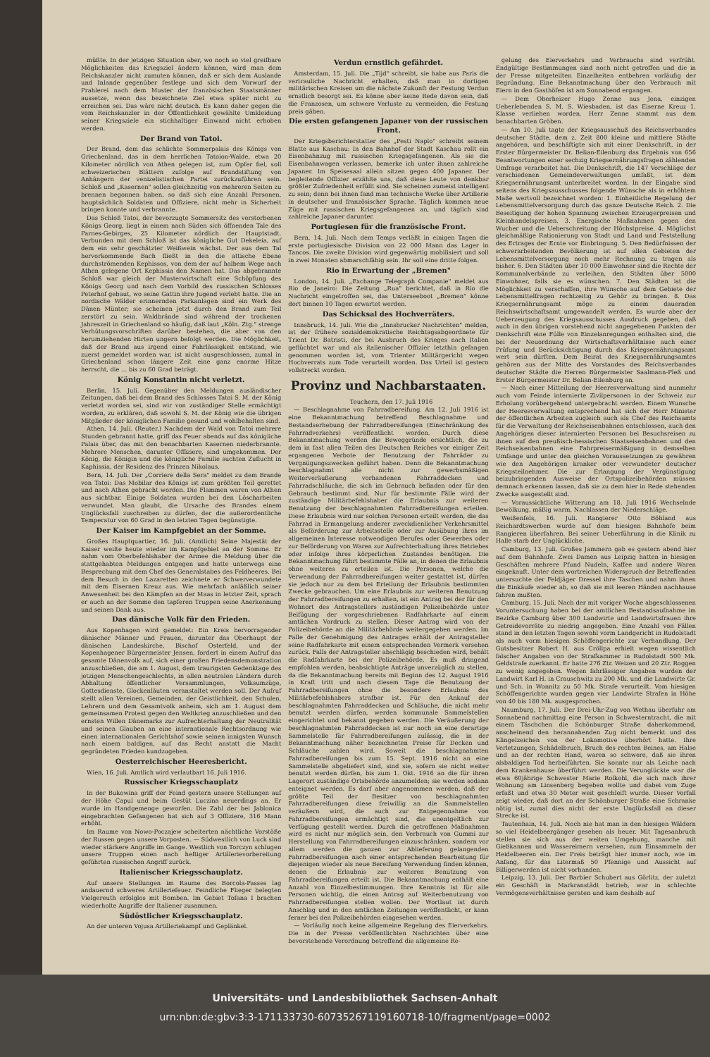müßte. In der jetzigen Situation aber, wo noch so viel greifbare Möglichkeiten das Kriegsziel ändern können, wird man dem Reichskanzler nicht zumuten können, daß er sich dem Auslande und Inlande gegenüber festlege und sich dem Vorwurf der Prahlerei nach dem Muster der französischen Staatsmänner aussetze, wenn das bezeichnete Ziel etwa später nicht zu erreichen sei. Das wäre nicht deutsch. Es kann daher gegen die vom Reichskanzler in der Öffentlichkeit gewählte Umkleidung seiner Kriegsziele ein stichhaltiger Einwand nicht erhoben werden.
Der Brand von Tatoi.
Der Brand, dem das schlichte Sommerpalais des Königs von Griechenland, das in dem herrlichen Tatoion-Walde, etwa 20 Kilometer nördlich von Athen gelegen ist, zum Opfer fiel, soll schweizerischen Blättern zufolge auf Brandstiftung von Anhängern der venizelistischen Partei zurückzuführen sein. Schloß und „Kasernen" sollen gleichzeitig von mehreren Seiten zu brennen begonnen haben, so daß sich eine Anzahl Personen, hauptsächlich Soldaten und Offiziere, nicht mehr in Sicherheit bringen konnte und verbrannte.
Das Schloß Tatoi, der bevorzugte Sommersitz des verstorbenen Königs Georg, liegt in einem nach Süden sich öffnenden Tale des Parnes-Gebirges, 25 Kilometer nördlich der Hauptstadt. Verbunden mit dem Schloß ist das königliche Gut Dekeleia, auf dem ein sehr geschätzter Weißwein wächst. Der aus dem Tal hervorkommende Bach fließt in den die attische Ebene durchströmenden Kephissos, von dem der auf halbem Wege nach Athen gelegene Ort Kephissia den Namen hat. Das abgebrannte Schloß war gleich der Musterwirtschaft eine Schöpfung des Königs Georg und nach dem Vorbild des russischen Schlosses Peterhof gebaut, wo seine Gattin ihre Jugend verlebt hatte. Die an nordische Wälder erinnernden Parkanlagen sind ein Werk des Dänen Münter; sie scheinen jetzt durch den Brand zum Teil zerstört zu sein. Waldbrände sind während der trockenen Jahreszeit in Griechenland so häufig, daß laut „Köln. Ztg." strenge Verhütungsvorschriften darüber bestehen, die aber von den herumziehenden Hirten ungern befolgt werden. Die Möglichkeit, daß der Brand aus irgend einer Fahrlässigkeit entstand, wie zuerst gemeldet worden war, ist nicht ausgeschlossen, zumal in Griechenland schon längere Zeit eine ganz enorme Hitze herrscht, die ... bis zu 60 Grad beträgt.
König Konstantin nicht verletzt.
Berlin, 15. Juli. Gegenüber den Meldungen ausländischer Zeitungen, daß bei dem Brand des Schlosses Tatoi S. M. der König verletzt worden sei, sind wir von zuständiger Stelle ermächtigt worden, zu erklären, daß sowohl S. M. der König wie die übrigen Mitglieder der königlichen Familie gesund und wohlbehalten sind.
Athen, 14. Juli. (Reuter.) Nachdem der Wald von Tatoi mehrere Stunden gebrannt hatte, griff das Feuer abends auf das königliche Palais über, das mit den benachbarten Kasernen niederbrannte. Mehrere Menschen, darunter Offiziere, sind umgekommen. Der König, die Königin und die königliche Familie suchten Zuflucht in Kaphissia, der Residenz des Prinzen Nikolaus.
Bern, 14. Juli. Der „Corriere della Sera" meldet zu dem Brande von Tatoi: Das Mobilar des Königs ist zum größten Teil gerettet und nach Athen gebracht worden. Die Flammen waren von Athen aus sichtbar. Einige Soldaten wurden bei den Löscharbeiten verwundet. Man glaubt, die Ursache des Brandes einem Unglücksfall zuschreiben zu dürfen, der die außerordentliche Temperatur von 60 Grad in den letzten Tagen begünstigte.
Der Kaiser im Kampfgebiet an der Somme.
Großes Hauptquartier, 16. Juli. (Amtlich) Seine Majestät der Kaiser weilte heute wieder im Kampfgebiet an der Somme. Er nahm vom Oberbefehlshaber der Armee die Meldung über die stattgehabten Meldungen entgegen und hatte unterwegs eine Besprechung mit dem Chef des Generalstabes des Feldheeres. Bei dem Besuch in den Lazaretten zeichnete er Schwerverwundete mit dem Eisernen Kreuz aus. Wie mehrfach anläßlich seiner Anwesenheit bei den Kämpfen an der Maas in letzter Zeit, sprach er auch an der Somme den tapferen Truppen seine Anerkennung und seinen Dank aus.
Das dänische Volk für den Frieden.
Aus Kopenhagen wird gemeldet: Ein Kreis hervorragender dänischer Männer und Frauen, darunter das Oberhaupt der dänischen Landeskirche, Bischof Osterfeld, und der Kopenhagener Bürgermeister Jensen, fordert in einem Aufruf das gesamte Dänenvolk auf, sich einer großen Friedensdemonstration anzuschließen, die am 1. August, dem traurigsten Gedenktage des jetzigen Menschengeschlechts, in allen neutralen Ländern durch Abhaltung öffentlicher Versammlungen, Volksumzüge, Gottesdienste, Glockenläuten veranstaltet werden soll. Der Aufruf stellt allen Vereinen, Gemeinden, der Geistlichkeit, den Schulen, Lehrern und dem Gesamtvolk anheim, sich am 1. August dem gemeinsamen Protest gegen den Weltkrieg anzuschließen und den ernsten Willen Dänemarks zur Aufrechterhaltung der Neutralität und seinen Glauben an eine internationale Rechtsordnung wie einen internationalen Gerichtshof sowie seinen innigsten Wunsch nach einem baldigen, auf das Recht anstatt die Macht gegründeten Frieden kundzugeben.
Oesterreichischer Heeresbericht.
Wien, 16. Juli. Amtlich wird verlautbart 16. Juli 1916.
Russischer Kriegsschauplatz
In der Bukowina griff der Feind gestern unsere Stellungen auf der Höhe Capul und beim Gestüt Luczina neuerdings an. Er wurde im Handgemenge geworfen. Die Zahl der bei Jablonica eingebrachten Gefangenen hat sich auf 3 Offiziere, 316 Mann erhöht.
Im Raume von Nowo-Poczajew scheiterten nächtliche Vorstöße der Russen gegen unsere Vorposten. — Südwestlich von Luck sind wieder stärkere Angriffe im Gange. Westlich von Torczyn schlugen unsere Truppen einen nach heftiger Artillerievorbereitung geführten russischen Angriff zurück.
Italienischer Kriegsschauplatz.
Auf unsere Stellungen im Raume des Borcola-Passes lag andauernd schweres Artilleriefeuer. Feindliche Flieger belegten Vielgereuth erfolglos mit Bomben. Im Gebiet Tofana I brachen wiederholte Angriffe der Italiener zusammen.
Südöstlicher Kriegsschauplatz.
An der unteren Vojusa Artilleriekampf und Geplänkel.
Verdun ernstlich gefährdet.
Amsterdam, 15. Juli. Die „Tijd" schreibt, sie habe aus Paris die vertrauliche Nachricht erhalten, daß man in dortigen militärischen Kreisen um die nächste Zukunft der Festung Verdun ernstlich besorgt sei. Es könne aber keine Rede davon sein, daß die Franzosen, um schwere Verluste zu vermeiden, die Festung preis gäben.
Die ersten gefangenen Japaner von der russischen Front.
Der Kriegsberichterstatter des „Pesti Naplo" schreibt seinem Blatte aus Kaschau: In den Bahnhof der Stadt Kaschau rollt ein Eisenbahnzug mit russischen Kriegsgefangenen. Als sie die Eisenbahnwagen verlassen, bemerke ich unter ihnen zahlreiche Japaner. Im Speisesaal allein sitzen gegen 400 Japaner. Der begleitende Offizier erzählte uns, daß diese Leute von denkbar größter Zufriedenheit erfüllt sind. Sie scheinen zumeist intelligent zu sein; denn bei ihnen fand man technische Werke über Artillerie in deutscher und französischer Sprache. Täglich kommen neue Züge mit russischen Kriegsgefangenen an, und täglich sind zahlreiche Japaner darunter.
Portugiesen für die französische Front.
Bern, 14. Juli. Nach dem Temps verläßt in einigen Tagen die erste portugiesische Division von 22 000 Mann das Lager in Tancos. Die zweite Division wird gegenwärtig mobilisiert und soll in zwei Monaten abmarschfähig sein. Ihr soll eine dritte folgen.
Rio in Erwartung der „Bremen"
London, 14. Juli. „Exchange Telegraph Companie" meldet aus Rio de Janeiro: Die Zeitung „Rua" berichtet, daß in Rio die Nachricht eingetroffen sei, das Unterseeboot „Bremen" könne dort binnen 10 Tagen erwartet werden.
Das Schicksal des Hochverräters.
Innsbruck, 14. Juli. Wie die „Innsbrucker Nachrichten" melden, ist der frühere sozialdemokratische Reichtagsabgeordnete für Trient Dr. Batristi, der bei Ausbruch des Krieges nach Italien geflüchtet war und als italienischer Offizier letzthin gefangen genommen worden ist, vom Trienter Militärgericht wegen Hochverrats zum Tode verurteilt worden. Das Urteil ist gestern vollstreckt worden.
Provinz und Nachbarstaaten.
Teuchern, den 17. Juli 1916
— Beschlagnahme von Fahrradbereifung. Am 12. Juli 1916 ist eine Bekanntmachung betreffend Beschlagnahme und Bestandserhebung der Fahrradbereifungen (Einschränkung des Fahrradverkehrs) veröffentlicht worden. Durch diese Bekanntmachung werden die Beweggründe ersichtlich, die zu dem in fast allen Teilen des Deutschen Reiches vor einiger Zeit ergangenen Verbote der Benutzung der Fahrräder zu Vergnügungszwecken geführt haben. Denn die Bekanntmachung beschlagnahmt alle nicht zur gewerbsmäßigen Weiterveräußerung vorhandenen Fahrraddecken und Fahrradschläuche, die sich im Gebrauch befinden oder für den Gebrauch bestimmt sind. Nur für bestimmte Fälle wird der zuständige Militärbefehlshaber die Erlaubnis zur weiteren Benutzung der beschlagnahmten Fahrradbereifungen erteilen. Diese Erlaubnis wird nur solchen Personen erteilt werden, die das Fahrrad in Ermangelung anderer zweckdienlicher Verkehrsmittel als Beförderung zur Arbeitsstelle oder zur Ausübung ihres im allgemeinen Interesse notwendigen Berufes oder Gewerbes oder zur Beförderung von Waren zur Aufrechterhaltung ihres Betriebes oder infolge ihres körperlichen Zustandes benötigen. Die Bekanntmachung führt bestimmte Fälle an, in denen die Erlaubnis ohne weiteres zu erteilen ist. Die Personen, welche die Verwendung der Fahrradbereifungen weiter gestattet ist, dürfen sie jedoch nur zu dem bei Erteilung der Erlaubnis bestimmten Zwecke gebrauchen. Um eine Erlaubnis zur weiteren Benutzung der Fahrradbereifungen zu erhalten, ist ein Antrag bei der für den Wohnort des Antragstellers zuständigen Polizeibehörde unter Beifügung der vorgeschriebenen Radfahrkarte auf einem amtlichen Vordruck zu stellen. Dieser Antrag wird von der Polizeibehörde an die Militärbehörde weitergegeben werden. Im Falle der Genehmigung des Antrages erhält der Antragsteller seine Radfahrkarte mit einem entsprechenden Vermerk versehen zurück. Falls der Antragsteller abschlägig beschieden wird, behält die Radfahrkarte bei der Polizeibehörde. Es muß dringend empfohlen werden, beabsichtigte Anträge unverzüglich zu stellen, da die Bekanntmachung bereits mit Beginn des 12. August 1916 in Kraft tritt und nach diesem Tage die Benutzung der Fahrradbereifungen ohne die besondere Erlaubnis des Militärbefehlshabers strafbar ist. Für den Ankauf der beschlagnahmten Fahrraddecken und Schläuche, die nicht mehr benutzt werden dürfen, werden kommunale Sammelstellen eingerichtet und bekannt gegeben werden. Die Veräußerung der beschlagnahmten Fahrraddecken ist nur noch an eine derartige Sammelstelle für Fahrradbereifungen zulässig, die in der Bekanntmachung näher bezeichneten Preise für Decken und Schläuche zahlen wird. Soweit die beschlagnahmten Fahrradbereifungen bis zum 15. Sept. 1916 nicht an eine Sammelstelle abgeliefert sind, sind sie, sofern sie nicht weiter benutzt werden dürfen, bis zum 1. Okt. 1916 an die für ihren Lagerort zuständige Ortsbehörde anzumelden; sie werden sodann enteignet werden. Es darf aber angenommen werden, daß der größte Teil der Besitzer von beschlagnahmten Fahrradbereifungen diese freiwillig an die Sammelstellen veräußern wird, die auch zur Entgegennahme von Fahrradbereifungen ermächtigt sind, die unentgeltlich zur Verfügung gestellt werden. Durch die getroffenen Maßnahmen wird es nicht nur möglich sein, den Verbrauch von Gummi zur Herstellung von Fahrradbereifungen einzuschränken, sondern vor allem werden die ganzen zur Ablieferung gelangenden Fahrradbereifungen nach einer entsprechenden Bearbeitung für diejenigen wieder als neue Bereifung Verwendung finden können, denen die Erlaubnis zur weiteren Benutzung von Fahrradbereifungen erteilt ist. Die Bekanntmachung enthält eine Anzahl von Einzelbestimmungen. Ihre Kenntnis ist für alle Personen wichtig, die einen Antrag auf Weiterbenutzung von Fahrradbereifungen stellen wollen. Der Wortlaut ist durch Anschlag und in den amtlichen Zeitungen veröffentlicht, er kann ferner bei den Polizeibehörden eingesehen werden.
— Vorläufig noch keine allgemeine Regelung des Eierverkehrs. Die in der Presse veröffentlichten Nachrichten über eine bevorstehende Verordnung betreffend die allgemeine Re-
gelung des Eierverkehrs und Verbrauchs sind verfrüht. Endgültige Bestimmungen sind noch nicht getroffen und die in der Presse mitgeteilten Einzelheiten entbehren vorläufig der Begründung. Eine Bekanntmachung über den Verbrauch mit Eiern in den Gasthöfen ist am Sonnabend ergangen.
— Dem Oberheizer Hugo Zenne aus Jena, einzigen Ueberlebenden S. M. S. Wiesbaden, ist das Eiserne Kreuz 1. Klasse verliehen worden. Herr Zenne stammt aus dem benachbarten Gröben.
— Am 10. Juli tagte der Kriegsausschuß des Reichsverbandes deutscher Städte, dem z. Zeit 800 kleine und mittlere Städte angehören, und beschäftigte sich mit einer Denkschrift, in der Erster Bürgermeister Dr. Belian-Eilenburg das Ergebnis von 656 Beantwortungen einer sechzig Kriegsernährungsfragen zählenden Umfrage verarbeitet hat. Die Denkschrift, die 147 Vorschläge der verschiedenen Gemeindeverwaltungen umfaßt, ist dem Kriegsernährungsamt unterbreitet worden. In der Eingabe sind seitens des Kriegsausschusses folgende Wünsche als in erhöhtem Maße wertvoll bezeichnet worden: 1. Einheitliche Regelung der Lebensmittelversorgung durch das ganze Deutsche Reich. 2. Die Beseitigung der hohen Spannung zwischen Erzeugerpreisen und Kleinhandelspreisen. 3. Energische Maßnahmen gegen den Wucher und die Ueberschreitung der Höchstpreise. 4. Möglichst gleichmäßige Rationierung von Stadt und Land und Feststellung des Ertrages der Ernte vor Einbringung. 5. Den Bedürfnissen der schwerarbeitenden Bevölkerung ist auf allen Gebieten der Lebensmittelversorgung noch mehr Rechnung zu tragen als bisher. 6. Den Städten über 10 000 Einwohner sind die Rechte der Kommunalverbände zu verleihen, den Städten über 5000 Einwohner, falls sie es wünschen. 7. Den Städten ist die Möglichkeit zu verschaffen, ihre Wünsche auf dem Gebiete der Lebensmittelfragen rechtzeitig zu Gehör zu bringen. 8. Das Kriegsernährungsamt möge zu einem dauernden Reichswirtschaftsamt umgewandelt werden. Es wurde aber der Ueberzeugung des Kriegsausschusses Ausdruck gegeben, daß auch in den übrigen vorstehend nicht angegebenen Punkten der Denkschrift eine Fülle von Einzelanregungen enthalten sind, die bei der Neuordnung der Wirtschaftsverhältnisse auch einer Prüfung und Berücksichtigung durch das Kriegsernährungsamt wert sein dürften. Dem Beirat des Kriegsernährungsamtes gehören aus der Mitte des Vorstandes des Reichsverbandes deutscher Städte die Herren Bürgermeister Saalmann-Pleß und Erster Bürgermeister Dr. Belian-Eilenburg an.
— Nach einer Mitteilung der Heeresverwaltung sind nunmehr auch vom Feinde internierte Zivilpersonen in der Schweiz zur Erholung vorübergehend untergebracht werden. Einem Wunsche der Heeresverwaltung entsprechend hat sich der Herr Minister der öffentlichen Arbeiten zugleich auch als Chef des Reichsamts für die Verwaltung der Reichseisenbahnen entschlossen, auch den Angehörigen dieser internierten Personen bei Besuchsreisen zu ihnen auf den preußisch-hessischen Staatseisenbahnen und den Reichseisenbahnen eine Fahrpreisermäßigung in demselben Umfange und unter den gleichen Voraussetzungen zu gewähren wie den Angehörigen kranker oder verwundeter deutscher Kriegsteilnehmer. Die zur Erlangung der Vergünstigung beizubringenden Ausweise der Ortspolizeibehörden müssen demnach erkennen lassen, daß sie zu dem hier in Rede stehenden Zwecke ausgestellt sind.
— Voraussichtliche Witterung am 18. Juli 1916 Wechselnde Bewölkung, mäßig warm, Nachlassen der Niederschläge.
Weißenfels, 16. Juli. Rangierer Otto Böhland aus Reichardtswerben wurde auf dem hiesigen Bahnhofe beim Rangieren überfahren. Bei seiner Ueberführung in die Klinik zu Halle starb der Unglückliche.
Camburg, 13. Juli. Großes Jammern gab es gestern abend hier auf dem Bahnhofe. Zwei Damen aus Leipzig hatten in hiesigen Geschäften mehrere Pfund Nudeln, Kaffee und andere Waren eingekauft. Unter dem wortreichen Widerspruch der Betreffenden untersuchte der Feldjäger Dressel ihre Taschen und nahm ihnen die Einkäufe wieder ab, so daß sie mit leeren Händen nachhause fahren mußten.
Camburg, 15. Juli. Nach der mit voriger Woche abgeschlossenen Voruntersuchung haben bei der amtlichen Bestandsaufnahme im Bezirke Camburg über 300 Landwirte und Landwirtsfrauen ihre Getreidevorräte zu niedrig angegeben. Eine Anzahl von Fällen stand in den letzten Tagen sowohl vorm Landgericht in Rudolstadt als auch vorm hiesigen Schöffengerichte zur Verhandlung. Der Gutsbesitzer Robert H. aus Cröllpa erhielt wegen wissentlich falscher Angaben von der Strafkammer in Rudolstadt 500 Mk. Geldstrafe zuerkannt. Er hatte 276 Ztr. Weizen und 20 Ztr. Roggen zu wenig angegeben. Wegen fahrlässiger Angaben wurden der Landwirt Karl H. in Crauschwitz zu 200 Mk. und die Landwirte Gr. und Sch. in Wonnitz zu 50 Mk. Strafe verurteilt. Vom hiesigen Schöffengerichte wurden gegen vier Landwirte Strafen in Höhe von 40 bis 180 Mk. ausgesprochen.
Naumburg, 17. Juli. Der Drei-Uhr-Zug von Wethau überfuhr am Sonnabend nachmittag eine Person in Schwesterntracht, die mit einem Täschchen die Schönburger Straße daherkommend, anscheinend den herannahenden Zug nicht bemerkt und das Klingelzeichen von der Lokomotive überhört hatte. Ihre Verletzungen, Schädelbruch, Bruch des rechten Beines, am Halse und an der rechten Hand, waren so schwere, daß sie ihren alsbaldigen Tod herbeiführten. Sie konnte nur als Leiche nach dem Krankenhause überführt werden. Die Verunglückte war die etwa 60jährige Schwester Marie Rolkohl, die sich nach ihrer Wohnung am Linsenberg begeben wollte und dabei vom Zuge erfaßt und etwa 30 Meter weit geschleift wurde. Dieser Vorfall zeigt wieder, daß dort an der Schönburger Straße eine Schranke nötig ist, zumal dies nicht der erste Unglücksfall an dieser Strecke ist.
Tautenhain, 14. Juli. Noch nie hat man in den hiesigen Wäldern so viel Heidelbeergänger gesehen als heuer. Mit Tagesanbruch stellen sie sich aus der weiten Umgebung, manche mit Gießkannen und Wassereimern versehen, zum Einsammeln der Heidelbeeren ein. Der Preis beträgt hier immer noch, wie im Anfang, für das Litermaß 50 Pfennige und Aussicht auf Billigerwerden ist nicht vorhanden.
Leipzig, 13. Juli. Der Barbier Schubert aus Görlitz, der zuletzt ein Geschäft in Markranstädt betrieb, war in schlechte Vermögensverhältnisse geraten und kam deshalb auf
Universitäts- und Landesbibliothek Sachsen-Anhalt
urn:nbn:de:gbv:3:3-171133730-60735267119160718-10/fragment/page=0002